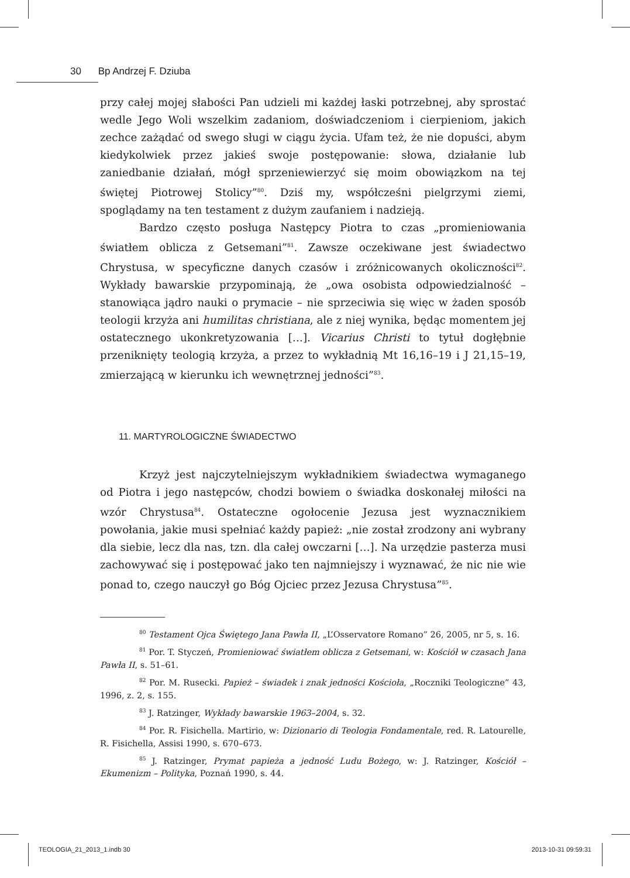30 Bp Andrzej F. Dziuba
przy całej mojej słabości Pan udzieli mi każdej łaski potrzebnej, aby sprostać wedle Jego Woli wszelkim zadaniom, doświadczeniom i cierpieniom, jakich zechce zażądać od swego sługi w ciągu życia. Ufam też, że nie dopuści, abym kiedykolwiek przez jakieś swoje postępowanie: słowa, działanie lub zaniedbanie działań, mógł sprzeniewierzyć się moim obowiązkom na tej świętej Piotrowej Stolicy”<sup>80</sup>. Dziś my, współcześni pielgrzymi ziemi, spoglądamy na ten testament z dużym zaufaniem i nadzieją.
Bardzo często posługa Następcy Piotra to czas „promieniowania światłem oblicza z Getsemani”<sup>81</sup>. Zawsze oczekiwane jest świadectwo Chrystusa, w specyficzne danych czasów i zróżnicowanych okoliczności<sup>82</sup>. Wykłady bawarskie przypominają, że „owa osobista odpowiedzialność – stanowiąca jądro nauki o prymacie – nie sprzeciwia się więc w żaden sposób teologii krzyża ani humilitas christiana, ale z niej wynika, będąc momentem jej ostatecznego ukonkretyzowania […]. Vicarius Christi to tytuł dogłębnie przeniknięty teologią krzyża, a przez to wykładnią Mt 16,16–19 i J 21,15–19, zmierzającą w kierunku ich wewnętrznej jedności”<sup>83</sup>.
11. MARTYROLOGICZNE ŚWIADECTWO
Krzyż jest najczytelniejszym wykładnikiem świadectwa wymaganego od Piotra i jego następców, chodzi bowiem o świadka doskonałej miłości na wzór Chrystusa<sup>84</sup>. Ostateczne ogołocenie Jezusa jest wyznacznikiem powołania, jakie musi spełniać każdy papież: „nie został zrodzony ani wybrany dla siebie, lecz dla nas, tzn. dla całej owczarni […]. Na urzędzie pasterza musi zachowywać się i postępować jako ten najmniejszy i wyznawać, że nic nie wie ponad to, czego nauczył go Bóg Ojciec przez Jezusa Chrystusa”<sup>85</sup>.
<sup>80</sup> Testament Ojca Świętego Jana Pawła II, „L’Osservatore Romano” 26, 2005, nr 5, s. 16.
<sup>81</sup> Por. T. Styczeń, Promieniować światłem oblicza z Getsemani, w: Kościół w czasach Jana Pawła II, s. 51–61.
<sup>82</sup> Por. M. Rusecki. Papież – świadek i znak jedności Kościoła, „Roczniki Teologiczne” 43, 1996, z. 2, s. 155.
<sup>83</sup> J. Ratzinger, Wykłady bawarskie 1963–2004, s. 32.
<sup>84</sup> Por. R. Fisichella. Martirio, w: Dizionario di Teologia Fondamentale, red. R. Latourelle, R. Fisichella, Assisi 1990, s. 670–673.
<sup>85</sup> J. Ratzinger, Prymat papieża a jedność Ludu Bożego, w: J. Ratzinger, Kościół – Ekumenizm – Polityka, Poznań 1990, s. 44.
TEOLOGIA_21_2013_1.indb 30 2013-10-31 09:59:31